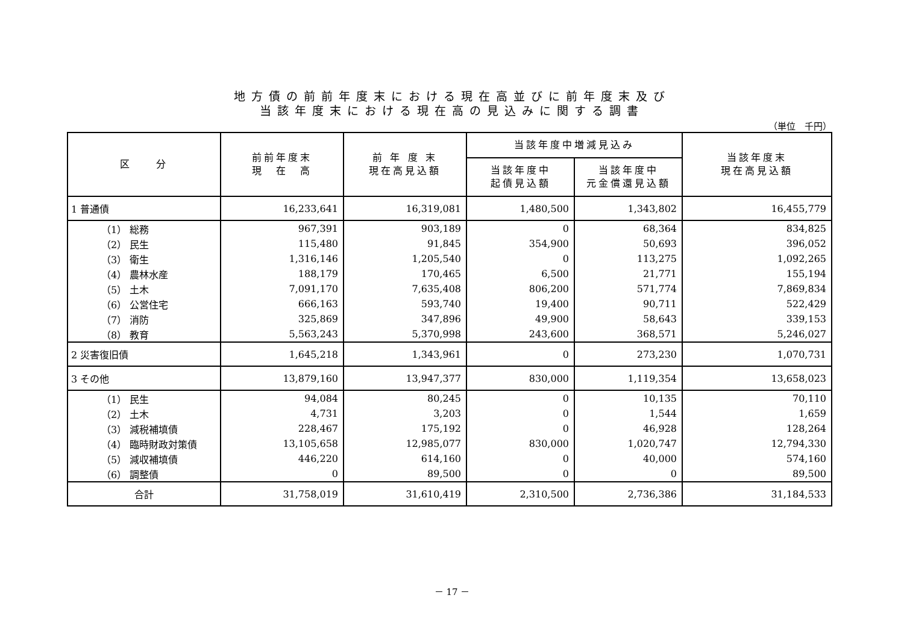地方債の前前年度末における現在高並びに前年度末及び
当該年度末における現在高の見込みに関する調書
（単位　千円）
| 区 分 | 前前年度末 現 在 高 | 前 年 度 末 現在高見込額 | 当該年度中増減見込み | | 当該年度末 現在高見込額 |
| --- | --- | --- | --- | --- | --- |
| | | | 当該年度中 起債見込額 | 当該年度中 元金償還見込額 | |
| 1 普通債 | 16,233,641 | 16,319,081 | 1,480,500 | 1,343,802 | 16,455,779 |
| （1） 総務 | 967,391 | 903,189 | 0 | 68,364 | 834,825 |
| （2） 民生 | 115,480 | 91,845 | 354,900 | 50,693 | 396,052 |
| （3） 衛生 | 1,316,146 | 1,205,540 | 0 | 113,275 | 1,092,265 |
| （4） 農林水産 | 188,179 | 170,465 | 6,500 | 21,771 | 155,194 |
| （5） 土木 | 7,091,170 | 7,635,408 | 806,200 | 571,774 | 7,869,834 |
| （6） 公営住宅 | 666,163 | 593,740 | 19,400 | 90,711 | 522,429 |
| （7） 消防 | 325,869 | 347,896 | 49,900 | 58,643 | 339,153 |
| （8） 教育 | 5,563,243 | 5,370,998 | 243,600 | 368,571 | 5,246,027 |
| 2 災害復旧債 | 1,645,218 | 1,343,961 | 0 | 273,230 | 1,070,731 |
| 3 その他 | 13,879,160 | 13,947,377 | 830,000 | 1,119,354 | 13,658,023 |
| （1） 民生 | 94,084 | 80,245 | 0 | 10,135 | 70,110 |
| （2） 土木 | 4,731 | 3,203 | 0 | 1,544 | 1,659 |
| （3） 減税補填債 | 228,467 | 175,192 | 0 | 46,928 | 128,264 |
| （4） 臨時財政対策債 | 13,105,658 | 12,985,077 | 830,000 | 1,020,747 | 12,794,330 |
| （5） 減収補填債 | 446,220 | 614,160 | 0 | 40,000 | 574,160 |
| （6） 調整債 | 0 | 89,500 | 0 | 0 | 89,500 |
| 合計 | 31,758,019 | 31,610,419 | 2,310,500 | 2,736,386 | 31,184,533 |
－ 17 －